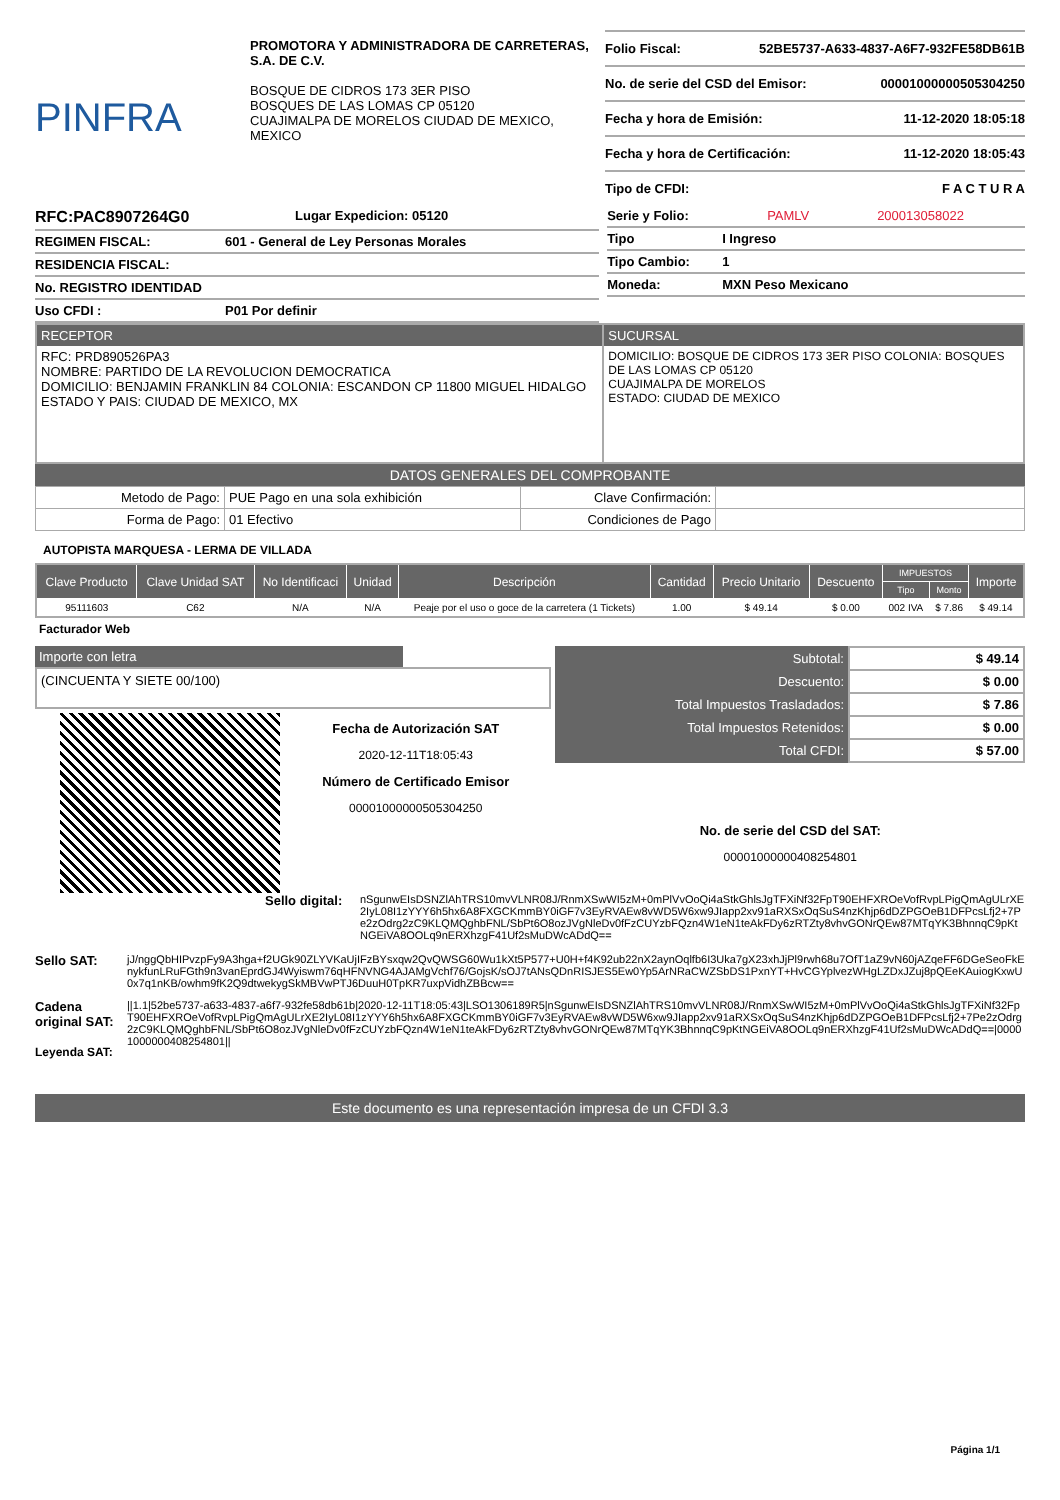PINFRA
PROMOTORA Y ADMINISTRADORA DE CARRETERAS, S.A. DE C.V.
BOSQUE DE CIDROS 173 3ER PISO
BOSQUES DE LAS LOMAS CP 05120
CUAJIMALPA DE MORELOS CIUDAD DE MEXICO, MEXICO
Folio Fiscal: 52BE5737-A633-4837-A6F7-932FE58DB61B
No. de serie del CSD del Emisor: 00001000000505304250
Fecha y hora de Emisión: 11-12-2020 18:05:18
Fecha y hora de Certificación: 11-12-2020 18:05:43
Tipo de CFDI: F A C T U R A
RFC:PAC8907264G0 Lugar Expedicion: 05120
REGIMEN FISCAL: 601 - General de Ley Personas Morales
RESIDENCIA FISCAL:
No. REGISTRO IDENTIDAD
Uso CFDI : P01 Por definir
Serie y Folio: PAMLV 200013058022
Tipo I Ingreso
Tipo Cambio: 1
Moneda: MXN Peso Mexicano
RECEPTOR
RFC: PRD890526PA3
NOMBRE: PARTIDO DE LA REVOLUCION DEMOCRATICA
DOMICILIO: BENJAMIN FRANKLIN 84 COLONIA: ESCANDON CP 11800 MIGUEL HIDALGO
ESTADO Y PAIS: CIUDAD DE MEXICO, MX
SUCURSAL
DOMICILIO: BOSQUE DE CIDROS 173 3ER PISO COLONIA: BOSQUES DE LAS LOMAS CP 05120
CUAJIMALPA DE MORELOS
ESTADO: CIUDAD DE MEXICO
DATOS GENERALES DEL COMPROBANTE
| Metodo de Pago: | PUE Pago en una sola exhibición | Clave Confirmación: | |
| Forma de Pago: | 01 Efectivo | Condiciones de Pago | |
AUTOPISTA MARQUESA - LERMA DE VILLADA
| Clave Producto | Clave Unidad SAT | No Identificaci | Unidad | Descripción | Cantidad | Precio Unitario | Descuento | IMPUESTOS | | Importe |
| --- | --- | --- | --- | --- | --- | --- | --- | --- | --- | --- |
| | | | | | | | | Tipo | Monto | |
| 95111603 | C62 | N/A | N/A | Peaje por el uso o goce de la carretera (1 Tickets) | 1.00 | $ 49.14 | $ 0.00 | 002 IVA | $ 7.86 | $ 49.14 |
Facturador Web
Importe con letra
(CINCUENTA Y SIETE 00/100)
Fecha de Autorización SAT
2020-12-11T18:05:43
Número de Certificado Emisor
00001000000505304250
| Subtotal: | $ 49.14 |
| Descuento: | $ 0.00 |
| Total Impuestos Trasladados: | $ 7.86 |
| Total Impuestos Retenidos: | $ 0.00 |
| Total CFDI: | $ 57.00 |
No. de serie del CSD del SAT:
00001000000408254801
Sello digital:
nSgunwEIsDSNZlAhTRS10mvVLNR08J/RnmXSwWI5zM+0mPlVvOoQi4aStkGhlsJgTFXiNf32FpT90EHFXROeVofRvpLPigQmAgULrXE2IyL08I1zYYY6h5hx6A8FXGCKmmBY0iGF7v3EyRVAEw8vWD5W6xw9JIapp2xv91aRXSxOqSuS4nzKhjp6dDZPGOeB1DFPcsLfj2+7Pe2zOdrg2zC9KLQMQghbFNL/SbPt6O8ozJVgNleDv0fFzCUYzbFQzn4W1eN1teAkFDy6zRTZty8vhvGONrQEw87MTqYK3BhnnqC9pKtNGEiVA8OOLq9nERXhzgF41Uf2sMuDWcADdQ==
Sello SAT:
jJ/nggQbHIPvzpFy9A3hga+f2UGk90ZLYVKaUjIFzBYsxqw2QvQWSG60Wu1kXt5P577+U0H+f4K92ub22nX2aynOqlfb6I3Uka7gX23xhJjPl9rwh68u7OfT1aZ9vN60jAZqeFF6DGeSeoFkEnykfunLRuFGth9n3vanEprdGJ4Wyiswm76qHFNVNG4AJAMgVchf76/GojsK/sOJ7tANsQDnRISJES5Ew0Yp5ArNRaCWZSbDS1PxnYT+HvCGYplvezWHgLZDxJZuj8pQEeKAuiogKxwU0x7q1nKB/owhm9fK2Q9dtwekygSkMBVwPTJ6DuuH0TpKR7uxpVidhZBBcw==
Cadena original SAT:
Leyenda SAT:
||1.1|52be5737-a633-4837-a6f7-932fe58db61b|2020-12-11T18:05:43|LSO1306189R5|nSgunwEIsDSNZlAhTRS10mvVLNR08J/RnmXSwWI5zM+0mPlVvOoQi4aStkGhlsJgTFXiNf32FpT90EHFXROeVofRvpLPigQmAgULrXE2IyL08I1zYYY6h5hx6A8FXGCKmmBY0iGF7v3EyRVAEw8vWD5W6xw9JIapp2xv91aRXSxOqSuS4nzKhjp6dDZPGOeB1DFPcsLfj2+7Pe2zOdrg2zC9KLQMQghbFNL/SbPt6O8ozJVgNleDv0fFzCUYzbFQzn4W1eN1teAkFDy6zRTZty8vhvGONrQEw87MTqYK3BhnnqC9pKtNGEiVA8OOLq9nERXhzgF41Uf2sMuDWcADdQ==|00001000000408254801||
Este documento es una representación impresa de un CFDI 3.3
Página 1/1